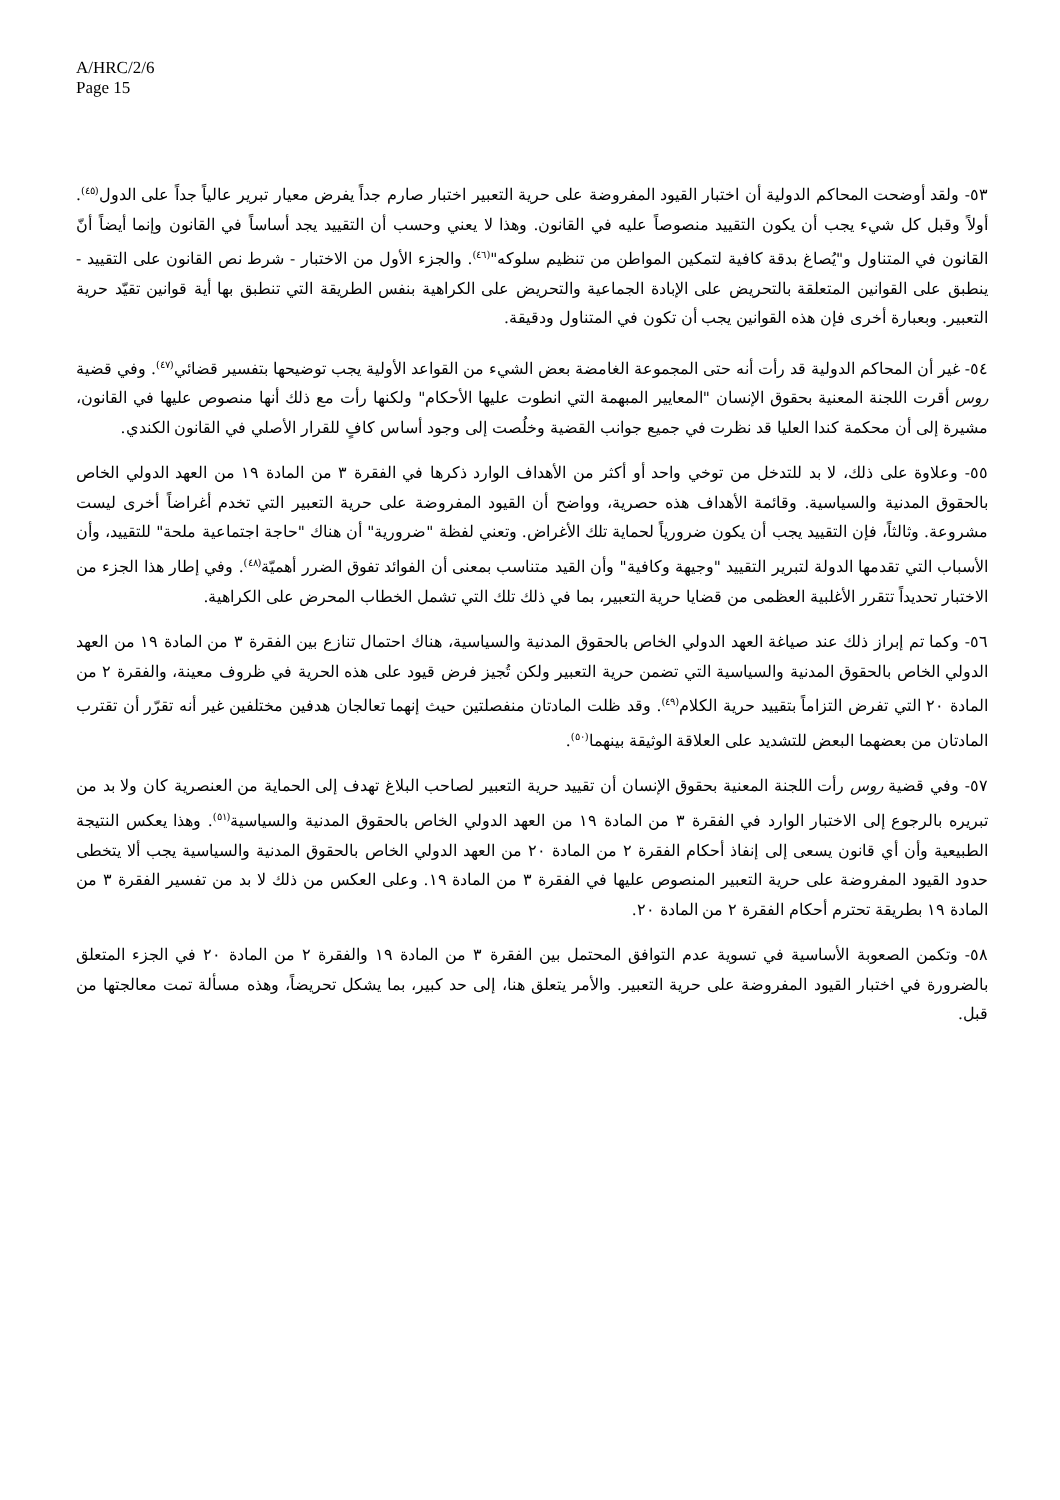A/HRC/2/6
Page 15
٥٣- ولقد أوضحت المحاكم الدولية أن اختبار القيود المفروضة على حرية التعبير اختبار صارم جداً يفرض معيار تبرير عالياً جداً على الدول<sup>(٤٥)</sup>. أولاً وقبل كل شيء يجب أن يكون التقييد منصوصاً عليه في القانون. وهذا لا يعني وحسب أن التقييد يجد أساساً في القانون وإنما أيضاً أنّ القانون في المتناول و"يُصاغ بدقة كافية لتمكين المواطن من تنظيم سلوكه"<sup>(٤٦)</sup>. والجزء الأول من الاختبار - شرط نص القانون على التقييد - ينطبق على القوانين المتعلقة بالتحريض على الإبادة الجماعية والتحريض على الكراهية بنفس الطريقة التي تنطبق بها أية قوانين تقيّد حرية التعبير. وبعبارة أخرى فإن هذه القوانين يجب أن تكون في المتناول ودقيقة.
٥٤- غير أن المحاكم الدولية قد رأت أنه حتى المجموعة الغامضة بعض الشيء من القواعد الأولية يجب توضيحها بتفسير قضائي<sup>(٤٧)</sup>. وفي قضية روس أقرت اللجنة المعنية بحقوق الإنسان "المعايير المبهمة التي انطوت عليها الأحكام" ولكنها رأت مع ذلك أنها منصوص عليها في القانون، مشيرة إلى أن محكمة كندا العليا قد نظرت في جميع جوانب القضية وخلُصت إلى وجود أساس كافٍ للقرار الأصلي في القانون الكندي.
٥٥- وعلاوة على ذلك، لا بد للتدخل من توخي واحد أو أكثر من الأهداف الوارد ذكرها في الفقرة ٣ من المادة ١٩ من العهد الدولي الخاص بالحقوق المدنية والسياسية. وقائمة الأهداف هذه حصرية، وواضح أن القيود المفروضة على حرية التعبير التي تخدم أغراضاً أخرى ليست مشروعة. وثالثاً، فإن التقييد يجب أن يكون ضرورياً لحماية تلك الأغراض. وتعني لفظة "ضرورية" أن هناك "حاجة اجتماعية ملحة" للتقييد، وأن الأسباب التي تقدمها الدولة لتبرير التقييد "وجيهة وكافية" وأن القيد متناسب بمعنى أن الفوائد تفوق الضرر أهميّة<sup>(٤٨)</sup>. وفي إطار هذا الجزء من الاختبار تحديداً تتقرر الأغلبية العظمى من قضايا حرية التعبير، بما في ذلك تلك التي تشمل الخطاب المحرض على الكراهية.
٥٦- وكما تم إبراز ذلك عند صياغة العهد الدولي الخاص بالحقوق المدنية والسياسية، هناك احتمال تنازع بين الفقرة ٣ من المادة ١٩ من العهد الدولي الخاص بالحقوق المدنية والسياسية التي تضمن حرية التعبير ولكن تُجيز فرض قيود على هذه الحرية في ظروف معينة، والفقرة ٢ من المادة ٢٠ التي تفرض التزاماً بتقييد حرية الكلام<sup>(٤٩)</sup>. وقد ظلت المادتان منفصلتين حيث إنهما تعالجان هدفين مختلفين غير أنه تقرّر أن تقترب المادتان من بعضهما البعض للتشديد على العلاقة الوثيقة بينهما<sup>(٥٠)</sup>.
٥٧- وفي قضية روس رأت اللجنة المعنية بحقوق الإنسان أن تقييد حرية التعبير لصاحب البلاغ تهدف إلى الحماية من العنصرية كان ولا بد من تبريره بالرجوع إلى الاختبار الوارد في الفقرة ٣ من المادة ١٩ من العهد الدولي الخاص بالحقوق المدنية والسياسية<sup>(٥١)</sup>. وهذا يعكس النتيجة الطبيعية وأن أي قانون يسعى إلى إنفاذ أحكام الفقرة ٢ من المادة ٢٠ من العهد الدولي الخاص بالحقوق المدنية والسياسية يجب ألا يتخطى حدود القيود المفروضة على حرية التعبير المنصوص عليها في الفقرة ٣ من المادة ١٩. وعلى العكس من ذلك لا بد من تفسير الفقرة ٣ من المادة ١٩ بطريقة تحترم أحكام الفقرة ٢ من المادة ٢٠.
٥٨- وتكمن الصعوبة الأساسية في تسوية عدم التوافق المحتمل بين الفقرة ٣ من المادة ١٩ والفقرة ٢ من المادة ٢٠ في الجزء المتعلق بالضرورة في اختبار القيود المفروضة على حرية التعبير. والأمر يتعلق هنا، إلى حد كبير، بما يشكل تحريضاً، وهذه مسألة تمت معالجتها من قبل.